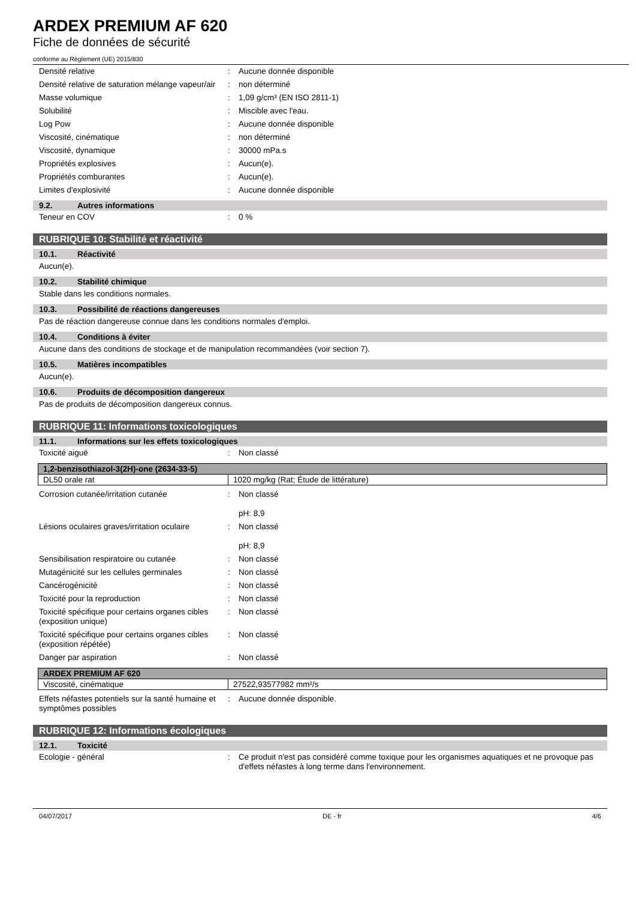ARDEX PREMIUM AF 620
Fiche de données de sécurité
conforme au Règlement (UE) 2015/830
Densité relative : Aucune donnée disponible
Densité relative de saturation mélange vapeur/air
: non déterminé
Masse volumique : 1,09 g/cm³ (EN ISO 2811-1)
Solubilité : Miscible avec l'eau.
Log Pow : Aucune donnée disponible
Viscosité, cinématique : non déterminé
Viscosité, dynamique : 30000 mPa.s
Propriétés explosives : Aucun(e).
Propriétés comburantes : Aucun(e).
Limites d'explosivité : Aucune donnée disponible
9.2. Autres informations
Teneur en COV : 0 %
RUBRIQUE 10: Stabilité et réactivité
10.1. Réactivité
Aucun(e).
10.2. Stabilité chimique
Stable dans les conditions normales.
10.3. Possibilité de réactions dangereuses
Pas de réaction dangereuse connue dans les conditions normales d'emploi.
10.4. Conditions à éviter
Aucune dans des conditions de stockage et de manipulation recommandées (voir section 7).
10.5. Matières incompatibles
Aucun(e).
10.6. Produits de décomposition dangereux
Pas de produits de décomposition dangereux connus.
RUBRIQUE 11: Informations toxicologiques
11.1. Informations sur les effets toxicologiques
Toxicité aiguë : Non classé
| 1,2-benzisothiazol-3(2H)-one (2634-33-5) | |
| --- | --- |
| DL50 orale rat | 1020 mg/kg (Rat; Étude de littérature) |
Corrosion cutanée/irritation cutanée : Non classé
pH: 8,9
Lésions oculaires graves/irritation oculaire
: Non classé
pH: 8,9
Sensibilisation respiratoire ou cutanée
: Non classé
Mutagénicité sur les cellules germinales
: Non classé
Cancérogénicité : Non classé
Toxicité pour la reproduction : Non classé
Toxicité spécifique pour certains organes cibles (exposition unique)
: Non classé
Toxicité spécifique pour certains organes cibles (exposition répétée)
: Non classé
Danger par aspiration : Non classé
| ARDEX PREMIUM AF 620 | |
| --- | --- |
| Viscosité, cinématique | 27522,93577982 mm²/s |
Effets néfastes potentiels sur la santé humaine et symptômes possibles
: Aucune donnée disponible.
RUBRIQUE 12: Informations écologiques
12.1. Toxicité
Ecologie - général : Ce produit n'est pas considéré comme toxique pour les organismes aquatiques et ne provoque pas d'effets néfastes à long terme dans l'environnement.
04/07/2017 DE - fr 4/6